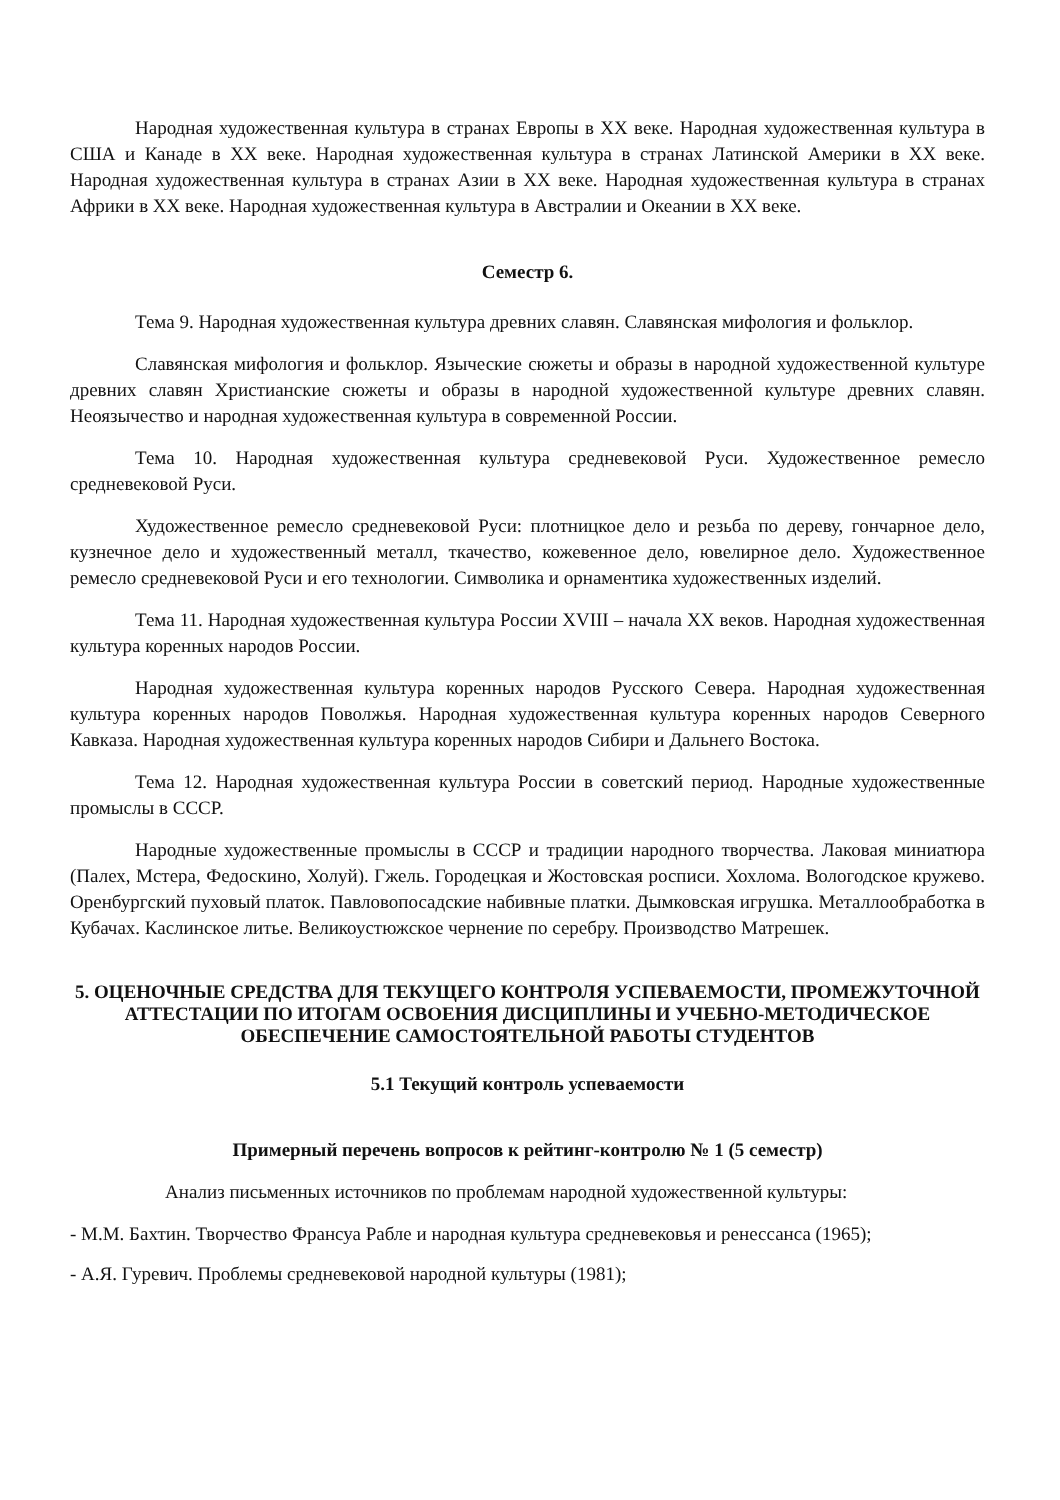Народная художественная культура в странах Европы в XX веке. Народная художественная культура в США и Канаде в XX веке. Народная художественная культура в странах Латинской Америки в XX веке. Народная художественная культура в странах Азии в XX веке. Народная художественная культура в странах Африки в XX веке. Народная художественная культура в Австралии и Океании в XX веке.
Семестр 6.
Тема 9. Народная художественная культура древних славян. Славянская мифология и фольклор.
Славянская мифология и фольклор. Языческие сюжеты и образы в народной художественной культуре древних славян Христианские сюжеты и образы в народной художественной культуре древних славян. Неоязычество и народная художественная культура в современной России.
Тема 10. Народная художественная культура средневековой Руси. Художественное ремесло средневековой Руси.
Художественное ремесло средневековой Руси: плотницкое дело и резьба по дереву, гончарное дело, кузнечное дело и художественный металл, ткачество, кожевенное дело, ювелирное дело. Художественное ремесло средневековой Руси и его технологии. Символика и орнаментика художественных изделий.
Тема 11. Народная художественная культура России XVIII – начала XX веков. Народная художественная культура коренных народов России.
Народная художественная культура коренных народов Русского Севера. Народная художественная культура коренных народов Поволжья. Народная художественная культура коренных народов Северного Кавказа. Народная художественная культура коренных народов Сибири и Дальнего Востока.
Тема 12. Народная художественная культура России в советский период. Народные художественные промыслы в СССР.
Народные художественные промыслы в СССР и традиции народного творчества. Лаковая миниатюра (Палех, Мстера, Федоскино, Холуй). Гжель. Городецкая и Жостовская росписи. Хохлома. Вологодское кружево. Оренбургский пуховый платок. Павловопосадские набивные платки. Дымковская игрушка. Металлообработка в Кубачах. Каслинское литье. Великоустюжское чернение по серебру. Производство Матрешек.
5. ОЦЕНОЧНЫЕ СРЕДСТВА ДЛЯ ТЕКУЩЕГО КОНТРОЛЯ УСПЕВАЕМОСТИ, ПРОМЕЖУТОЧНОЙ АТТЕСТАЦИИ ПО ИТОГАМ ОСВОЕНИЯ ДИСЦИПЛИНЫ И УЧЕБНО-МЕТОДИЧЕСКОЕ ОБЕСПЕЧЕНИЕ САМОСТОЯТЕЛЬНОЙ РАБОТЫ СТУДЕНТОВ
5.1 Текущий контроль успеваемости
Примерный перечень вопросов к рейтинг-контролю № 1 (5 семестр)
Анализ письменных источников по проблемам народной художественной культуры:
- М.М. Бахтин. Творчество Франсуа Рабле и народная культура средневековья и ренессанса (1965);
- А.Я. Гуревич. Проблемы средневековой народной культуры (1981);